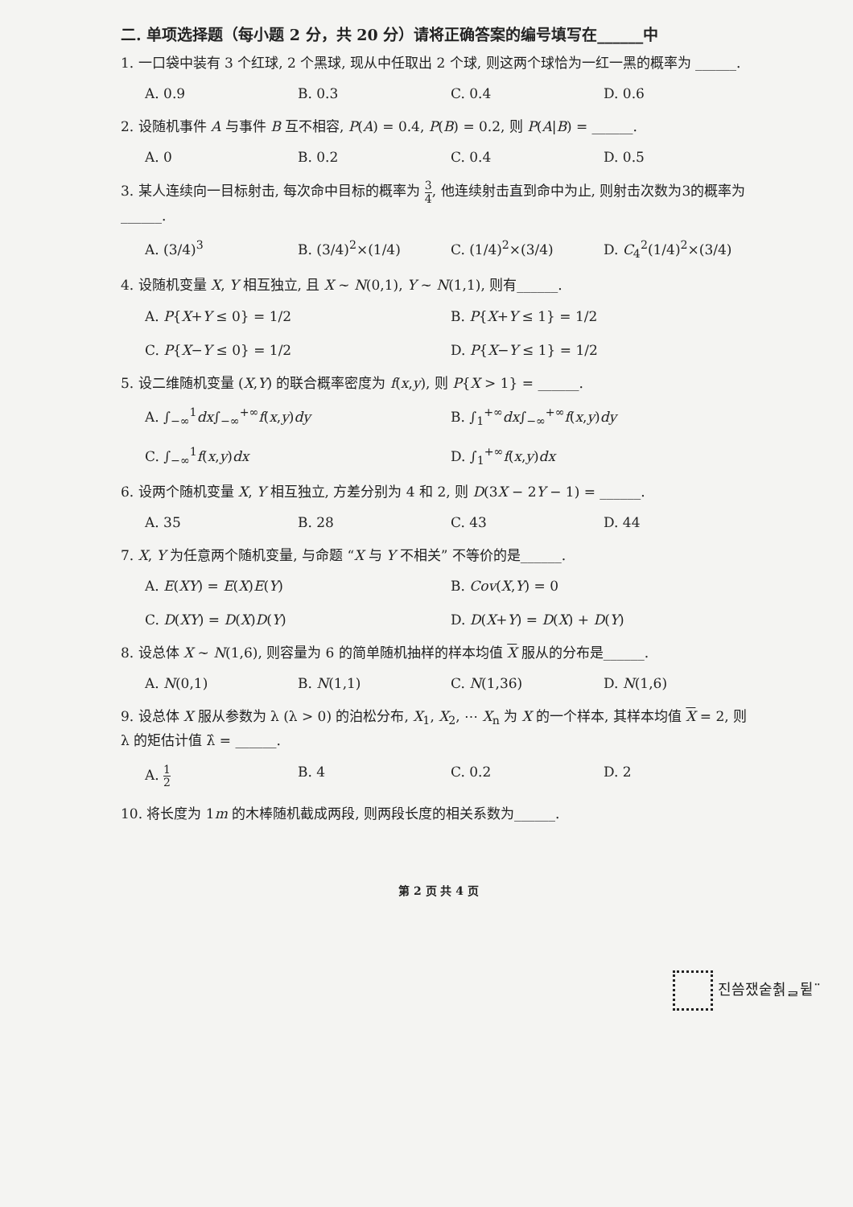二. 单项选择题（每小题 2 分，共 20 分）请将正确答案的编号填写在______中
1. 一口袋中装有 3 个红球, 2 个黑球, 现从中任取出 2 个球, 则这两个球恰为一红一黑的概率为 ______.
A. 0.9 B. 0.3 C. 0.4 D. 0.6
2. 设随机事件 A 与事件 B 互不相容, P(A) = 0.4, P(B) = 0.2, 则 P(A|B) = ______.
A. 0 B. 0.2 C. 0.4 D. 0.5
3. 某人连续向一目标射击, 每次命中目标的概率为 3 4, 他连续射击直到命中为止, 则射击次数为3的概率为______.
A. (3/4)<sup>3</sup> B. (3/4)<sup>2</sup>×(1/4) C. (1/4)<sup>2</sup>×(3/4) D. C<sub>4</sub><sup>2</sup>(1/4)<sup>2</sup>×(3/4)
4. 设随机变量 X, Y 相互独立, 且 X ~ N(0,1), Y ~ N(1,1), 则有______.
A. P{X+Y ≤ 0} = 1/2 B. P{X+Y ≤ 1} = 1/2 C. P{X−Y ≤ 0} = 1/2 D. P{X−Y ≤ 1} = 1/2
5. 设二维随机变量 (X,Y) 的联合概率密度为 f(x,y), 则 P{X > 1} = ______.
A. ∫<sub>−∞</sub><sup>1</sup>dx∫<sub>−∞</sub><sup>+∞</sup>f(x,y)dy B. ∫<sub>1</sub><sup>+∞</sup>dx∫<sub>−∞</sub><sup>+∞</sup>f(x,y)dy C. ∫<sub>−∞</sub><sup>1</sup>f(x,y)dx D. ∫<sub>1</sub><sup>+∞</sup>f(x,y)dx
6. 设两个随机变量 X, Y 相互独立, 方差分别为 4 和 2, 则 D(3X − 2Y − 1) = ______.
A. 35 B. 28 C. 43 D. 44
7. X, Y 为任意两个随机变量, 与命题 “X 与 Y 不相关” 不等价的是______.
A. E(XY) = E(X)E(Y) B. Cov(X,Y) = 0 C. D(XY) = D(X)D(Y) D. D(X+Y) = D(X) + D(Y)
8. 设总体 X ~ N(1,6), 则容量为 6 的简单随机抽样的样本均值 X 服从的分布是______.
A. N(0,1) B. N(1,1) C. N(1,36) D. N(1,6)
9. 设总体 X 服从参数为 λ (λ > 0) 的泊松分布, X<sub>1</sub>, X<sub>2</sub>, ⋯ X<sub>n</sub> 为 X 的一个样本, 其样本均值 X = 2, 则 λ 的矩估计值 λ̂ = ______.
A. 1 2 B. 4 C. 0.2 D. 2
10. 将长度为 1m 的木棒随机截成两段, 则两段长度的相关系数为______.
第 2 页 共 4 页
진씀쟀숱춹ᆯ뒽¨